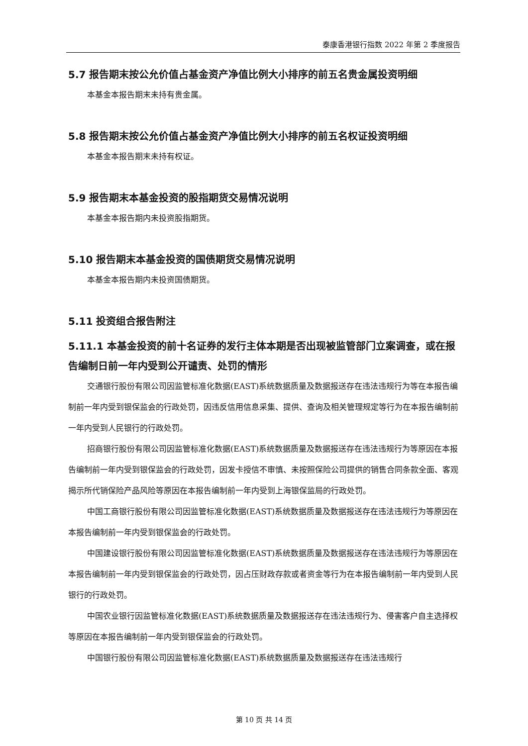泰康香港银行指数 2022 年第 2 季度报告
5.7 报告期末按公允价值占基金资产净值比例大小排序的前五名贵金属投资明细
本基金本报告期末未持有贵金属。
5.8 报告期末按公允价值占基金资产净值比例大小排序的前五名权证投资明细
本基金本报告期末未持有权证。
5.9 报告期末本基金投资的股指期货交易情况说明
本基金本报告期内未投资股指期货。
5.10 报告期末本基金投资的国债期货交易情况说明
本基金本报告期内未投资国债期货。
5.11 投资组合报告附注
5.11.1 本基金投资的前十名证券的发行主体本期是否出现被监管部门立案调查，或在报告编制日前一年内受到公开谴责、处罚的情形
交通银行股份有限公司因监管标准化数据(EAST)系统数据质量及数据报送存在违法违规行为等在本报告编制前一年内受到银保监会的行政处罚，因违反信用信息采集、提供、查询及相关管理规定等行为在本报告编制前一年内受到人民银行的行政处罚。
招商银行股份有限公司因监管标准化数据(EAST)系统数据质量及数据报送存在违法违规行为等原因在本报告编制前一年内受到银保监会的行政处罚，因发卡授信不审慎、未按照保险公司提供的销售合同条款全面、客观揭示所代销保险产品风险等原因在本报告编制前一年内受到上海银保监局的行政处罚。
中国工商银行股份有限公司因监管标准化数据(EAST)系统数据质量及数据报送存在违法违规行为等原因在本报告编制前一年内受到银保监会的行政处罚。
中国建设银行股份有限公司因监管标准化数据(EAST)系统数据质量及数据报送存在违法违规行为等原因在本报告编制前一年内受到银保监会的行政处罚，因占压财政存款或者资金等行为在本报告编制前一年内受到人民银行的行政处罚。
中国农业银行因监管标准化数据(EAST)系统数据质量及数据报送存在违法违规行为、侵害客户自主选择权等原因在本报告编制前一年内受到银保监会的行政处罚。
中国银行股份有限公司因监管标准化数据(EAST)系统数据质量及数据报送存在违法违规行
第 10 页 共 14 页